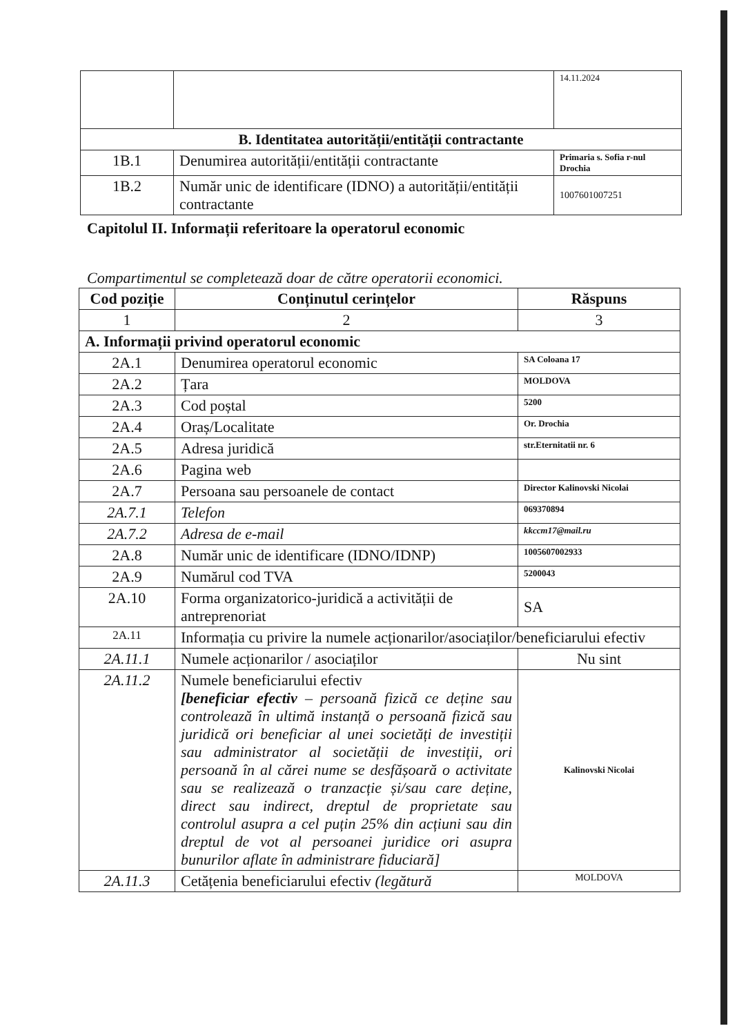| | | 14.11.2024 |
| B. Identitatea autorității/entității contractante | | |
| 1B.1 | Denumirea autorității/entității contractante | Primaria s. Sofia r-nul Drochia |
| 1B.2 | Număr unic de identificare (IDNO) a autorității/entității contractante | 1007601007251 |
Capitolul II. Informații referitoare la operatorul economic
Compartimentul se completează doar de către operatorii economici.
| Cod poziție | Conținutul cerințelor | Răspuns |
| --- | --- | --- |
| 1 | 2 | 3 |
| A. Informații privind operatorul economic | | |
| 2A.1 | Denumirea operatorul economic | SA Coloana 17 |
| 2A.2 | Țara | MOLDOVA |
| 2A.3 | Cod poștal | 5200 |
| 2A.4 | Oraș/Localitate | Or. Drochia |
| 2A.5 | Adresa juridică | str.Eternitatii nr. 6 |
| 2A.6 | Pagina web | |
| 2A.7 | Persoana sau persoanele de contact | Director Kalinovski Nicolai |
| 2A.7.1 | Telefon | 069370894 |
| 2A.7.2 | Adresa de e-mail | kkccm17@mail.ru |
| 2A.8 | Număr unic de identificare (IDNO/IDNP) | 1005607002933 |
| 2A.9 | Numărul cod TVA | 5200043 |
| 2A.10 | Forma organizatorico-juridică a activității de antreprenoriat | SA |
| 2A.11 | Informația cu privire la numele acționarilor/asociaților/beneficiarului efectiv | |
| 2A.11.1 | Numele acționarilor / asociaților | Nu sint |
| 2A.11.2 | Numele beneficiarului efectiv [beneficiar efectiv – persoană fizică ce deține sau controlează în ultimă instanță o persoană fizică sau juridică ori beneficiar al unei societăți de investiții sau administrator al societății de investiții, ori persoană în al cărei nume se desfășoară o activitate sau se realizează o tranzacție și/sau care deține, direct sau indirect, dreptul de proprietate sau controlul asupra a cel puțin 25% din acțiuni sau din dreptul de vot al persoanei juridice ori asupra bunurilor aflate în administrare fiduciară] | Kalinovski Nicolai |
| 2A.11.3 | Cetățenia beneficiarului efectiv (legătură | MOLDOVA |